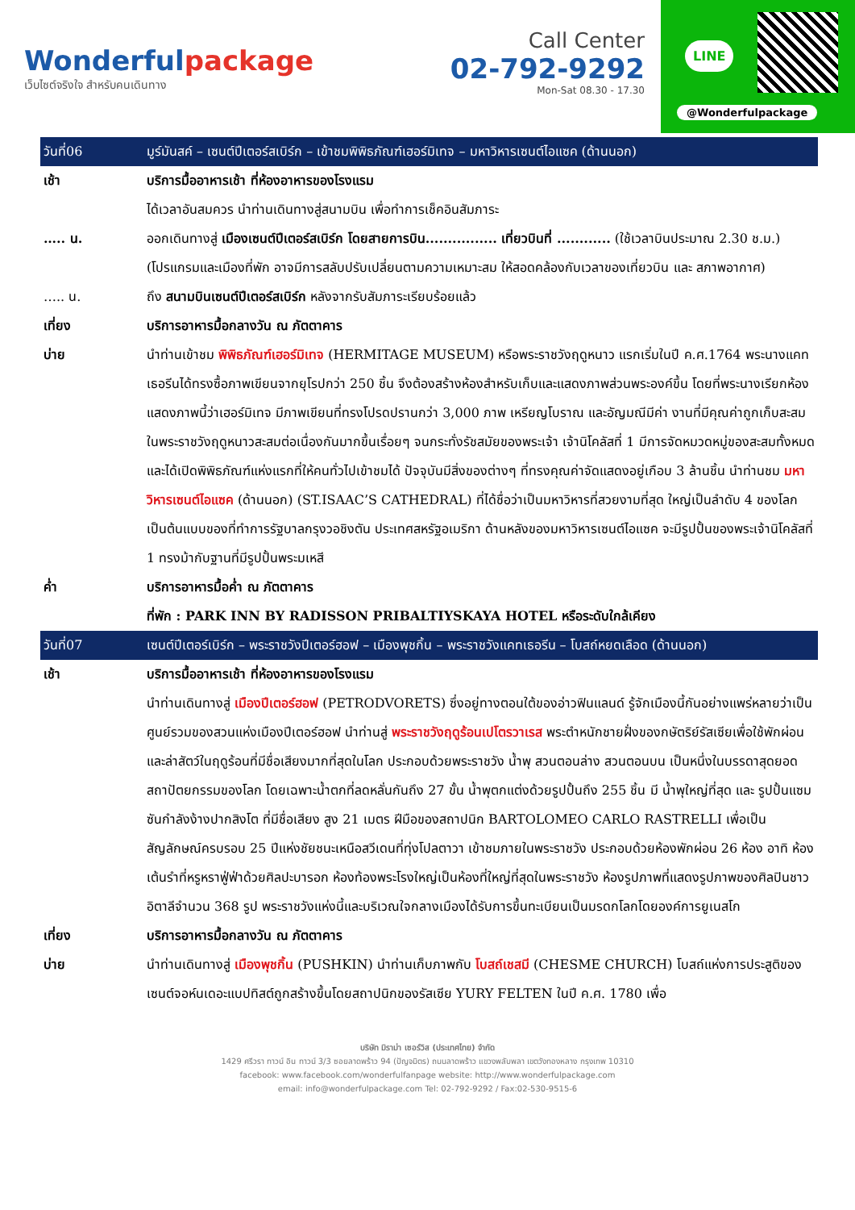Wonderfulpackage
เว็บไซต์จริงใจ สำหรับคนเดินทาง
Call Center
02-792-9292
Mon-Sat 08.30 - 17.30
LINE
@Wonderfulpackage
| วันที่06 | มูร์มันสค์ – เซนต์ปีเตอร์สเบิร์ก – เข้าชมพิพิธภัณฑ์เฮอร์มิเทจ – มหาวิหารเซนต์ไอแซค (ด้านนอก) |
| เช้า | บริการมื้ออาหารเช้า ที่ห้องอาหารของโรงแรม ได้เวลาอันสมควร นำท่านเดินทางสู่สนามบิน เพื่อทำการเช็คอินสัมภาระ |
| ….. น. | ออกเดินทางสู่ เมืองเซนต์ปีเตอร์สเบิร์ก โดยสายการบิน................ เที่ยวบินที่ ............ (ใช้เวลาบินประมาณ 2.30 ช.ม.) (โปรแกรมและเมืองที่พัก อาจมีการสลับปรับเปลี่ยนตามความเหมาะสม ให้สอดคล้องกับเวลาของเที่ยวบิน และ สภาพอากาศ) |
| ….. น. | ถึง สนามบินเซนต์ปีเตอร์สเบิร์ก หลังจากรับสัมภาระเรียบร้อยแล้ว |
| เที่ยง | บริการอาหารมื้อกลางวัน ณ ภัตตาคาร |
| บ่าย | นำท่านเข้าชม พิพิธภัณฑ์เฮอร์มิเทจ (HERMITAGE MUSEUM) หรือพระราชวังฤดูหนาว แรกเริ่มในปี ค.ศ.1764 พระนางแคทเธอรีนได้ทรงซื้อภาพเขียนจากยุโรปกว่า 250 ชิ้น จึงต้องสร้างห้องสำหรับเก็บและแสดงภาพส่วนพระองค์ขึ้น โดยที่พระนางเรียกห้องแสดงภาพนี้ว่าเฮอร์มิเทจ มีภาพเขียนที่ทรงโปรดปรานกว่า 3,000 ภาพ เหรียญโบราณ และอัญมณีมีค่า งานที่มีคุณค่าถูกเก็บสะสมในพระราชวังฤดูหนาวสะสมต่อเนื่องกันมากขึ้นเรื่อยๆ จนกระทั่งรัชสมัยของพระเจ้า เจ้านิโคลัสที่ 1 มีการจัดหมวดหมู่ของสะสมทั้งหมด และได้เปิดพิพิธภัณฑ์แห่งแรกที่ให้คนทั่วไปเข้าชมได้ ปัจจุบันมีสิ่งของต่างๆ ที่ทรงคุณค่าจัดแสดงอยู่เกือบ 3 ล้านชิ้น นำท่านชม มหาวิหารเซนต์ไอแซค (ด้านนอก) (ST.ISAAC’S CATHEDRAL) ที่ได้ชื่อว่าเป็นมหาวิหารที่สวยงามที่สุด ใหญ่เป็นลำดับ 4 ของโลก เป็นต้นแบบของที่ทำการรัฐบาลกรุงวอชิงตัน ประเทศสหรัฐอเมริกา ด้านหลังของมหาวิหารเซนต์ไอแซค จะมีรูปปั้นของพระเจ้านิโคลัสที่ 1 ทรงม้ากับฐานที่มีรูปปั้นพระมเหสี |
| ค่ำ | บริการอาหารมื้อค่ำ ณ ภัตตาคาร ที่พัก : PARK INN BY RADISSON PRIBALTIYSKAYA HOTEL หรือระดับใกล้เคียง |
| วันที่07 | เซนต์ปีเตอร์เบิร์ก – พระราชวังปีเตอร์ฮอฟ – เมืองพุชกิ้น – พระราชวังแคทเธอรีน – โบสถ์หยดเลือด (ด้านนอก) |
| เช้า | บริการมื้ออาหารเช้า ที่ห้องอาหารของโรงแรม นำท่านเดินทางสู่ เมืองปีเตอร์ฮอฟ (PETRODVORETS) ซึ่งอยู่ทางตอนใต้ของอ่าวฟินแลนด์ รู้จักเมืองนี้กันอย่างแพร่หลายว่าเป็นศูนย์รวมของสวนแห่งเมืองปีเตอร์ฮอฟ นำท่านสู่ พระราชวังฤดูร้อนเปโตรวาเรส พระตำหนักชายฝั่งของกษัตริย์รัสเซียเพื่อใช้พักผ่อนและล่าสัตว์ในฤดูร้อนที่มีชื่อเสียงมากที่สุดในโลก ประกอบด้วยพระราชวัง น้ำพุ สวนตอนล่าง สวนตอนบน เป็นหนึ่งในบรรดาสุดยอดสถาปัตยกรรมของโลก โดยเฉพาะน้ำตกที่ลดหลั่นกันถึง 27 ขั้น น้ำพุตกแต่งด้วยรูปปั้นถึง 255 ชิ้น มี น้ำพุใหญ่ที่สุด และ รูปปั้นแซมซันกำลังง้างปากสิงโต ที่มีชื่อเสียง สูง 21 เมตร ฝีมือของสถาปนิก BARTOLOMEO CARLO RASTRELLI เพื่อเป็นสัญลักษณ์ครบรอบ 25 ปีแห่งชัยชนะเหนือสวีเดนที่ทุ่งโปลตาวา เข้าชมภายในพระราชวัง ประกอบด้วยห้องพักผ่อน 26 ห้อง อาทิ ห้องเต้นรำที่หรูหราฟู่ฟ่าด้วยศิลปะบารอก ห้องท้องพระโรงใหญ่เป็นห้องที่ใหญ่ที่สุดในพระราชวัง ห้องรูปภาพที่แสดงรูปภาพของศิลปินชาวอิตาลีจำนวน 368 รูป พระราชวังแห่งนี้และบริเวณใจกลางเมืองได้รับการขึ้นทะเบียนเป็นมรดกโลกโดยองค์การยูเนสโก |
| เที่ยง | บริการอาหารมื้อกลางวัน ณ ภัตตาคาร |
| บ่าย | นำท่านเดินทางสู่ เมืองพุชกิ้น (PUSHKIN) นำท่านเก็บภาพกับ โบสถ์เชสมี (CHESME CHURCH) โบสถ์แห่งการประสูติของเซนต์จอห์นเดอะแบปทิสต์ถูกสร้างขึ้นโดยสถาปนิกของรัสเซีย YURY FELTEN ในปี ค.ศ. 1780 เพื่อ |
บริษัท มิราม่า เซอร์วิส (ประเทศไทย) จำกัด
1429 ศรีวรา ทาวน์ อิน ทาวน์ 3/3 ซอยลาดพร้าว 94 (ปัญจมิตร) ถนนลาดพร้าว แขวงพลับพลา เขตวังทองหลาง กรุงเทพ 10310
facebook: www.facebook.com/wonderfulfanpage website: http://www.wonderfulpackage.com
email: info@wonderfulpackage.com Tel: 02-792-9292 / Fax:02-530-9515-6